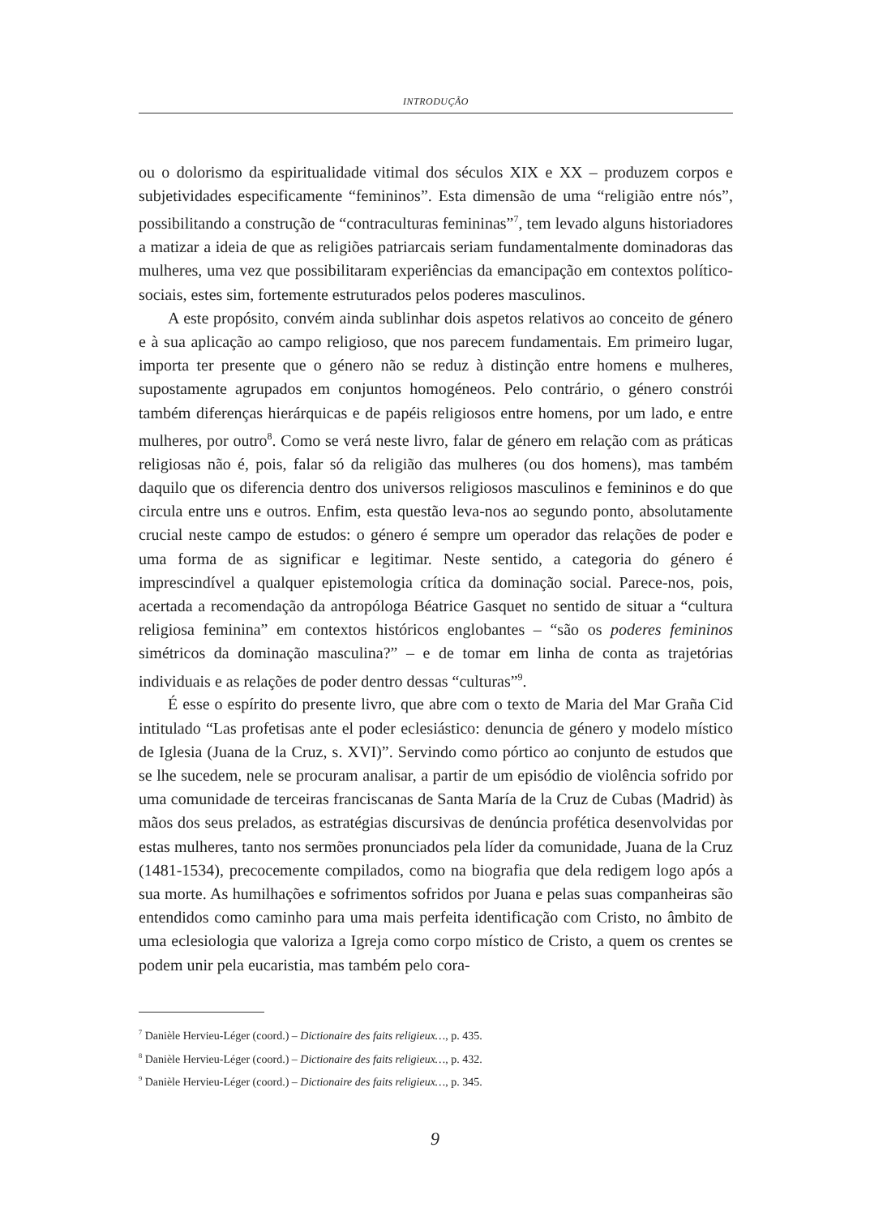INTRODUÇÃO
ou o dolorismo da espiritualidade vitimal dos séculos XIX e XX – produzem corpos e subjetividades especificamente “femininos”. Esta dimensão de uma “religião entre nós”, possibilitando a construção de “contraculturas femininas”<sup>7</sup>, tem levado alguns historiadores a matizar a ideia de que as religiões patriarcais seriam fundamentalmente dominadoras das mulheres, uma vez que possibilitaram experiências da emancipação em contextos político-sociais, estes sim, fortemente estruturados pelos poderes masculinos.
A este propósito, convém ainda sublinhar dois aspetos relativos ao conceito de género e à sua aplicação ao campo religioso, que nos parecem fundamentais. Em primeiro lugar, importa ter presente que o género não se reduz à distinção entre homens e mulheres, supostamente agrupados em conjuntos homogéneos. Pelo contrário, o género constrói também diferenças hierárquicas e de papéis religiosos entre homens, por um lado, e entre mulheres, por outro<sup>8</sup>. Como se verá neste livro, falar de género em relação com as práticas religiosas não é, pois, falar só da religião das mulheres (ou dos homens), mas também daquilo que os diferencia dentro dos universos religiosos masculinos e femininos e do que circula entre uns e outros. Enfim, esta questão leva-nos ao segundo ponto, absolutamente crucial neste campo de estudos: o género é sempre um operador das relações de poder e uma forma de as significar e legitimar. Neste sentido, a categoria do género é imprescindível a qualquer epistemologia crítica da dominação social. Parece-nos, pois, acertada a recomendação da antropóloga Béatrice Gasquet no sentido de situar a “cultura religiosa feminina” em contextos históricos englobantes – “são os poderes femininos simétricos da dominação masculina?” – e de tomar em linha de conta as trajetórias individuais e as relações de poder dentro dessas “culturas”<sup>9</sup>.
É esse o espírito do presente livro, que abre com o texto de Maria del Mar Graña Cid intitulado “Las profetisas ante el poder eclesiástico: denuncia de género y modelo místico de Iglesia (Juana de la Cruz, s. XVI)”. Servindo como pórtico ao conjunto de estudos que se lhe sucedem, nele se procuram analisar, a partir de um episódio de violência sofrido por uma comunidade de terceiras franciscanas de Santa María de la Cruz de Cubas (Madrid) às mãos dos seus prelados, as estratégias discursivas de denúncia profética desenvolvidas por estas mulheres, tanto nos sermões pronunciados pela líder da comunidade, Juana de la Cruz (1481-1534), precocemente compilados, como na biografia que dela redigem logo após a sua morte. As humilhações e sofrimentos sofridos por Juana e pelas suas companheiras são entendidos como caminho para uma mais perfeita identificação com Cristo, no âmbito de uma eclesiologia que valoriza a Igreja como corpo místico de Cristo, a quem os crentes se podem unir pela eucaristia, mas também pelo cora-
<sup>7</sup> Danièle Hervieu-Léger (coord.) – Dictionaire des faits religieux…, p. 435.
<sup>8</sup> Danièle Hervieu-Léger (coord.) – Dictionaire des faits religieux…, p. 432.
<sup>9</sup> Danièle Hervieu-Léger (coord.) – Dictionaire des faits religieux…, p. 345.
9